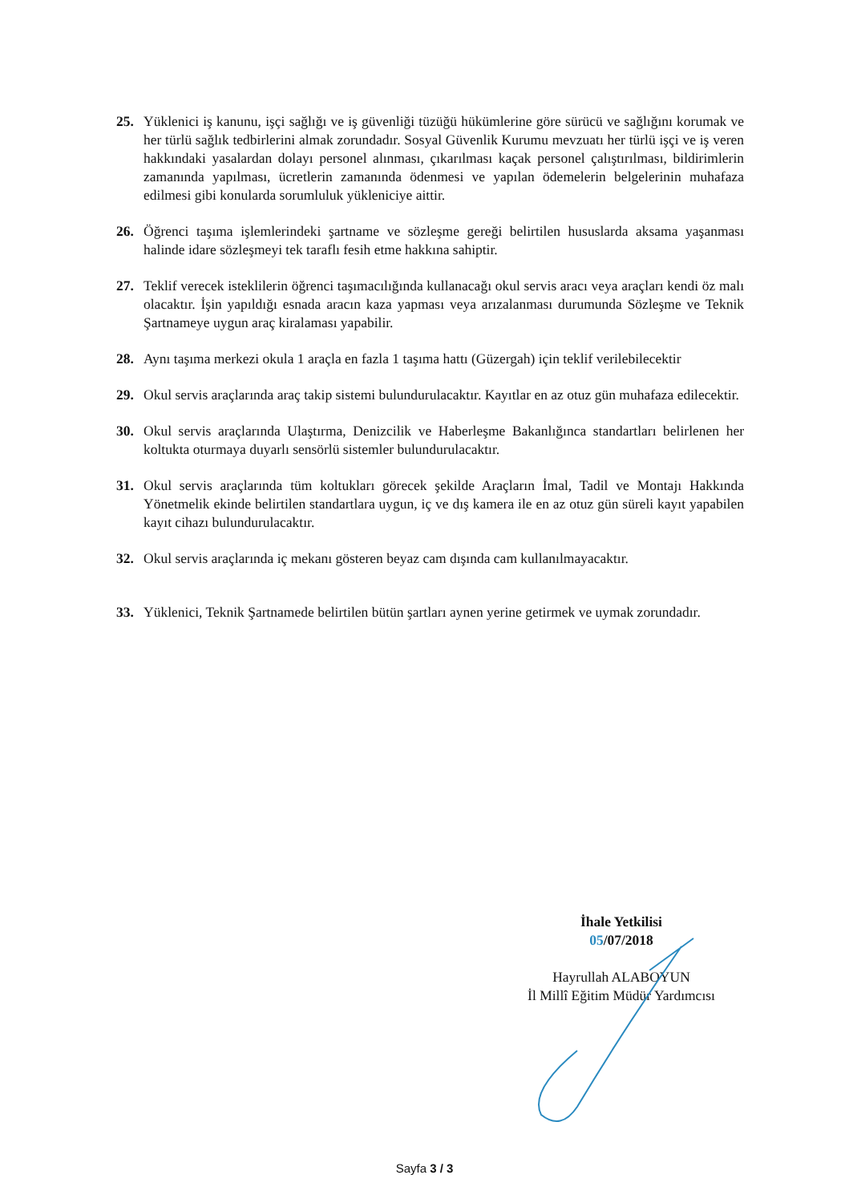25. Yüklenici iş kanunu, işçi sağlığı ve iş güvenliği tüzüğü hükümlerine göre sürücü ve sağlığını korumak ve her türlü sağlık tedbirlerini almak zorundadır. Sosyal Güvenlik Kurumu mevzuatı her türlü işçi ve iş veren hakkındaki yasalardan dolayı personel alınması, çıkarılması kaçak personel çalıştırılması, bildirimlerin zamanında yapılması, ücretlerin zamanında ödenmesi ve yapılan ödemelerin belgelerinin muhafaza edilmesi gibi konularda sorumluluk yükleniciye aittir.
26. Öğrenci taşıma işlemlerindeki şartname ve sözleşme gereği belirtilen hususlarda aksama yaşanması halinde idare sözleşmeyi tek taraflı fesih etme hakkına sahiptir.
27. Teklif verecek isteklilerin öğrenci taşımacılığında kullanacağı okul servis aracı veya araçları kendi öz malı olacaktır. İşin yapıldığı esnada aracın kaza yapması veya arızalanması durumunda Sözleşme ve Teknik Şartnameye uygun araç kiralaması yapabilir.
28. Aynı taşıma merkezi okula 1 araçla en fazla 1 taşıma hattı (Güzergah) için teklif verilebilecektir
29. Okul servis araçlarında araç takip sistemi bulundurulacaktır. Kayıtlar en az otuz gün muhafaza edilecektir.
30. Okul servis araçlarında Ulaştırma, Denizcilik ve Haberleşme Bakanlığınca standartları belirlenen her koltukta oturmaya duyarlı sensörlü sistemler bulundurulacaktır.
31. Okul servis araçlarında tüm koltukları görecek şekilde Araçların İmal, Tadil ve Montajı Hakkında Yönetmelik ekinde belirtilen standartlara uygun, iç ve dış kamera ile en az otuz gün süreli kayıt yapabilen kayıt cihazı bulundurulacaktır.
32. Okul servis araçlarında iç mekanı gösteren beyaz cam dışında cam kullanılmayacaktır.
33. Yüklenici, Teknik Şartnamede belirtilen bütün şartları aynen yerine getirmek ve uymak zorundadır.
İhale Yetkilisi
05/07/2018
Hayrullah ALABOYUN
İl Millî Eğitim Müdür Yardımcısı
Sayfa 3 / 3